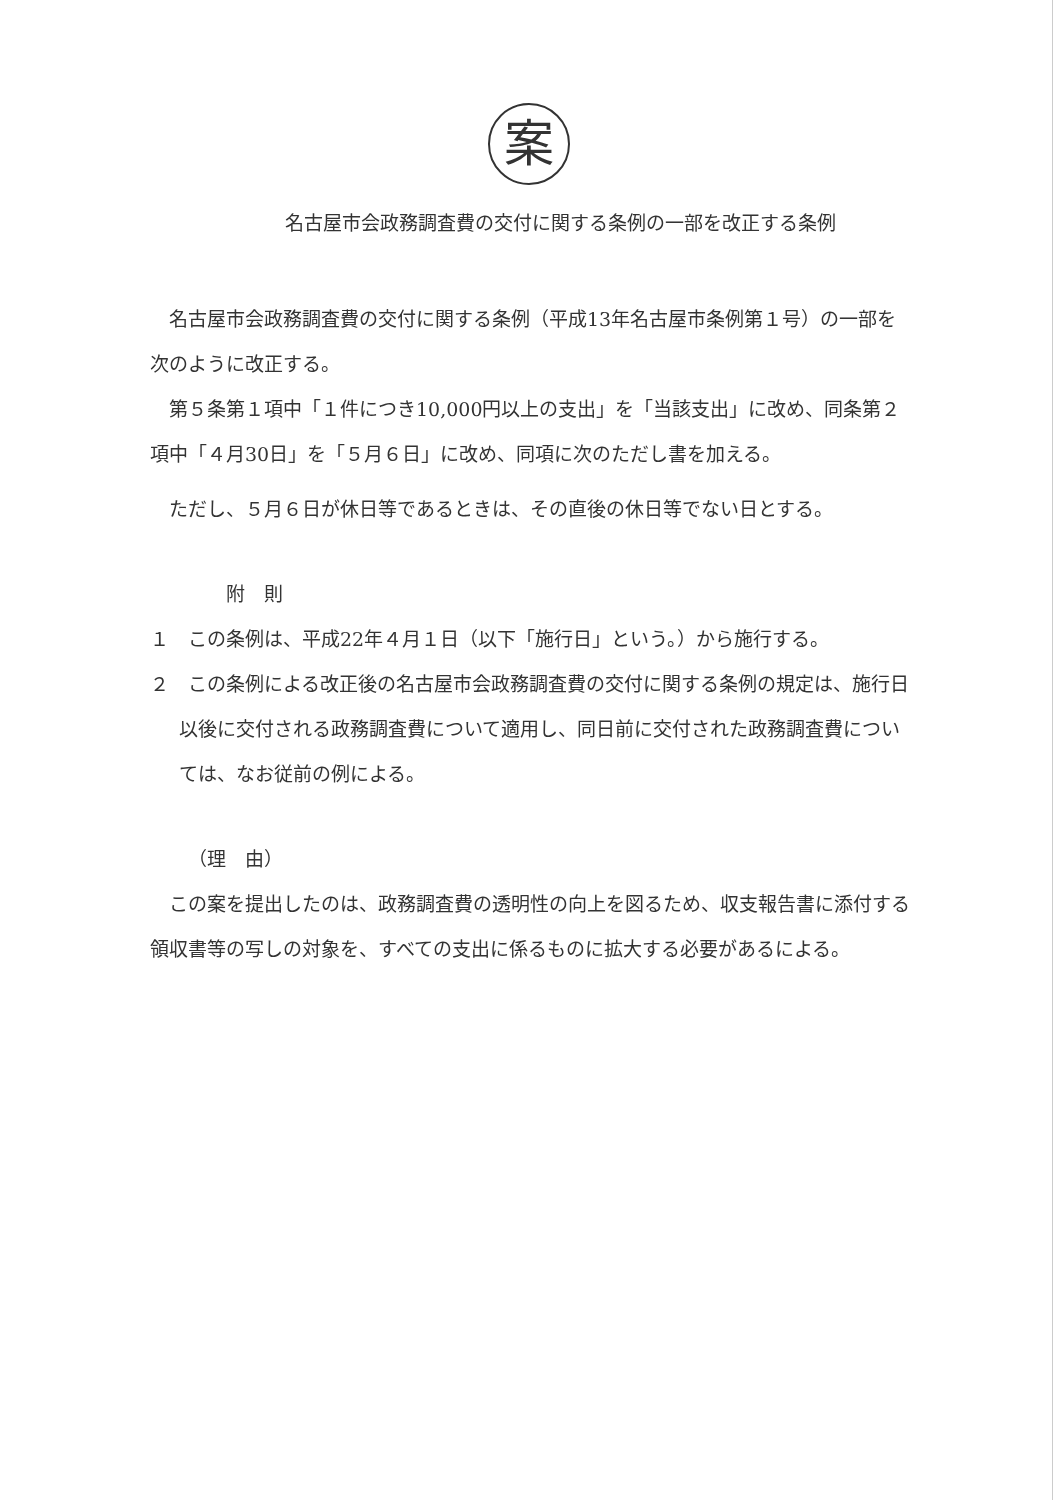案
名古屋市会政務調査費の交付に関する条例の一部を改正する条例
名古屋市会政務調査費の交付に関する条例（平成13年名古屋市条例第１号）の一部を次のように改正する。
第５条第１項中「１件につき10,000円以上の支出」を「当該支出」に改め、同条第２項中「４月30日」を「５月６日」に改め、同項に次のただし書を加える。
ただし、５月６日が休日等であるときは、その直後の休日等でない日とする。
附　則
１　この条例は、平成22年４月１日（以下「施行日」という。）から施行する。
２　この条例による改正後の名古屋市会政務調査費の交付に関する条例の規定は、施行日以後に交付される政務調査費について適用し、同日前に交付された政務調査費については、なお従前の例による。
（理　由）
この案を提出したのは、政務調査費の透明性の向上を図るため、収支報告書に添付する領収書等の写しの対象を、すべての支出に係るものに拡大する必要があるによる。